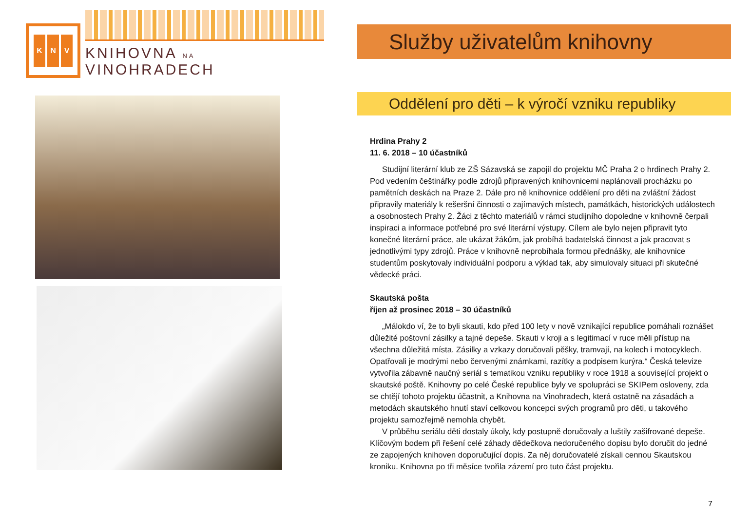K N V
KNIHOVNA NA VINOHRADECH
Služby uživatelům knihovny
Oddělení pro děti – k výročí vzniku republiky
Hrdina Prahy 2
11. 6. 2018 – 10 účastníků
Studijní literární klub ze ZŠ Sázavská se zapojil do projektu MČ Praha 2 o hrdinech Prahy 2. Pod vedením češtinářky podle zdrojů připravených knihovnicemi naplánovali procházku po pamětních deskách na Praze 2. Dále pro ně knihovnice oddělení pro děti na zvláštní žádost připravily materiály k rešeršní činnosti o zajímavých místech, památkách, historických událostech a osobnostech Prahy 2. Žáci z těchto materiálů v rámci studijního dopoledne v knihovně čerpali inspiraci a informace potřebné pro své literární výstupy. Cílem ale bylo nejen připravit tyto konečné literární práce, ale ukázat žákům, jak probíhá badatelská činnost a jak pracovat s jednotlivými typy zdrojů. Práce v knihovně neprobíhala formou přednášky, ale knihovnice studentům poskytovaly individuální podporu a výklad tak, aby simulovaly situaci při skutečné vědecké práci.
Skautská pošta
říjen až prosinec 2018 – 30 účastníků
„Málokdo ví, že to byli skauti, kdo před 100 lety v nově vznikající republice pomáhali roznášet důležité poštovní zásilky a tajné depeše. Skauti v kroji a s legitimací v ruce měli přístup na všechna důležitá místa. Zásilky a vzkazy doručovali pěšky, tramvají, na kolech i motocyklech. Opatřovali je modrými nebo červenými známkami, razítky a podpisem kurýra.“ Česká televize vytvořila zábavně naučný seriál s tematikou vzniku republiky v roce 1918 a související projekt o skautské poště. Knihovny po celé České republice byly ve spolupráci se SKIPem osloveny, zda se chtějí tohoto projektu účastnit, a Knihovna na Vinohradech, která ostatně na zásadách a metodách skautského hnutí staví celkovou koncepci svých programů pro děti, u takového projektu samozřejmě nemohla chybět.
V průběhu seriálu děti dostaly úkoly, kdy postupně doručovaly a luštily zašifrované depeše. Klíčovým bodem při řešení celé záhady dědečkova nedoručeného dopisu bylo doručit do jedné ze zapojených knihoven doporučující dopis. Za něj doručovatelé získali cennou Skautskou kroniku. Knihovna po tři měsíce tvořila zázemí pro tuto část projektu.
7